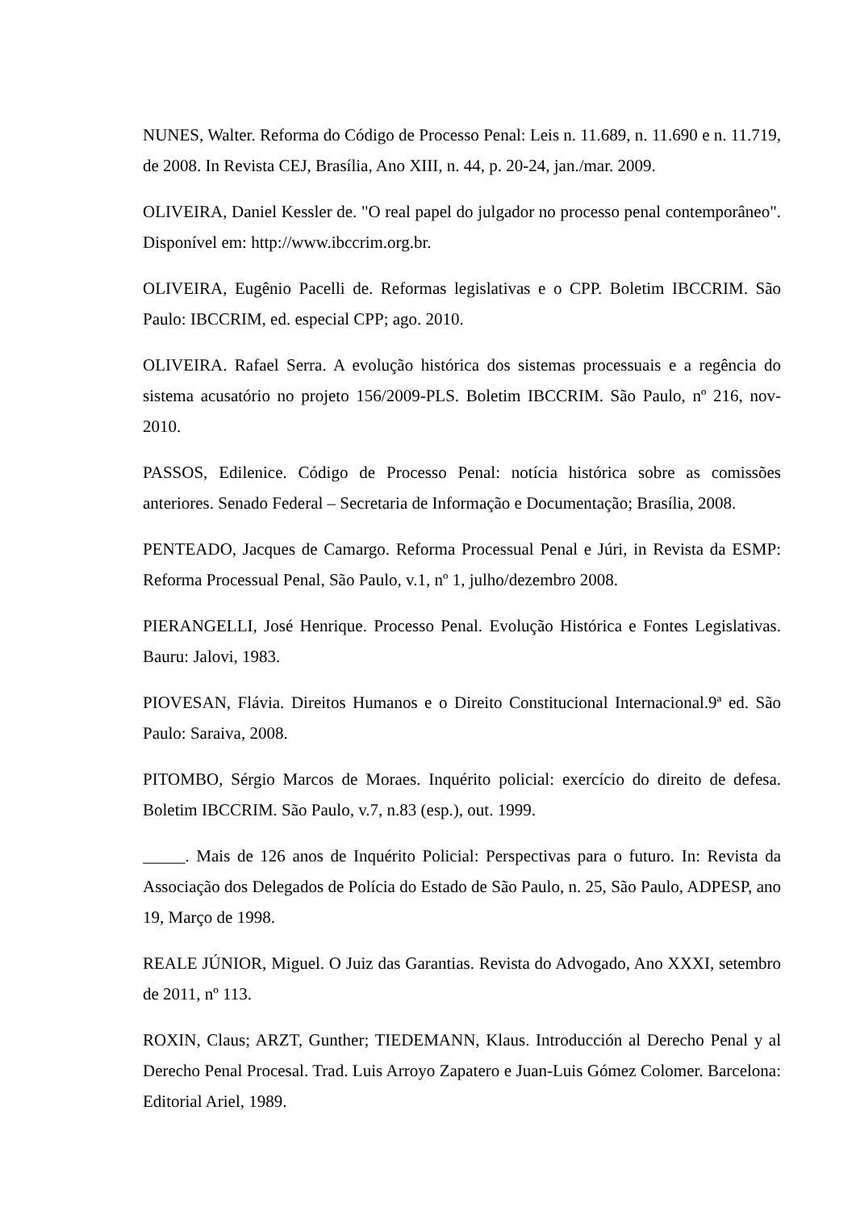NUNES, Walter. Reforma do Código de Processo Penal: Leis n. 11.689, n. 11.690 e n. 11.719, de 2008. In Revista CEJ, Brasília, Ano XIII, n. 44, p. 20-24, jan./mar. 2009.
OLIVEIRA, Daniel Kessler de. "O real papel do julgador no processo penal contemporâneo". Disponível em: http://www.ibccrim.org.br.
OLIVEIRA, Eugênio Pacelli de. Reformas legislativas e o CPP. Boletim IBCCRIM. São Paulo: IBCCRIM, ed. especial CPP; ago. 2010.
OLIVEIRA. Rafael Serra. A evolução histórica dos sistemas processuais e a regência do sistema acusatório no projeto 156/2009-PLS. Boletim IBCCRIM. São Paulo, nº 216, nov-2010.
PASSOS, Edilenice. Código de Processo Penal: notícia histórica sobre as comissões anteriores. Senado Federal – Secretaria de Informação e Documentação; Brasília, 2008.
PENTEADO, Jacques de Camargo. Reforma Processual Penal e Júri, in Revista da ESMP: Reforma Processual Penal, São Paulo, v.1, nº 1, julho/dezembro 2008.
PIERANGELLI, José Henrique. Processo Penal. Evolução Histórica e Fontes Legislativas. Bauru: Jalovi, 1983.
PIOVESAN, Flávia. Direitos Humanos e o Direito Constitucional Internacional.9ª ed. São Paulo: Saraiva, 2008.
PITOMBO, Sérgio Marcos de Moraes. Inquérito policial: exercício do direito de defesa. Boletim IBCCRIM. São Paulo, v.7, n.83 (esp.), out. 1999.
_____. Mais de 126 anos de Inquérito Policial: Perspectivas para o futuro. In: Revista da Associação dos Delegados de Polícia do Estado de São Paulo, n. 25, São Paulo, ADPESP, ano 19, Março de 1998.
REALE JÚNIOR, Miguel. O Juiz das Garantias. Revista do Advogado, Ano XXXI, setembro de 2011, nº 113.
ROXIN, Claus; ARZT, Gunther; TIEDEMANN, Klaus. Introducción al Derecho Penal y al Derecho Penal Procesal. Trad. Luis Arroyo Zapatero e Juan-Luis Gómez Colomer. Barcelona: Editorial Ariel, 1989.